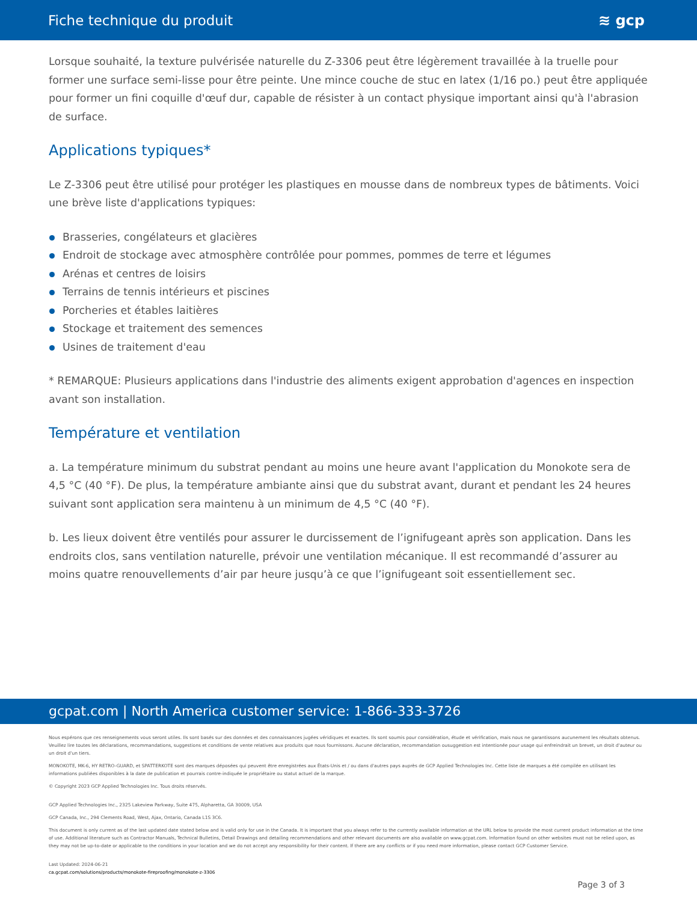Fiche technique du produit ≋ gcp
Lorsque souhaité, la texture pulvérisée naturelle du Z-3306 peut être légèrement travaillée à la truelle pour former une surface semi-lisse pour être peinte. Une mince couche de stuc en latex (1/16 po.) peut être appliquée pour former un fini coquille d'œuf dur, capable de résister à un contact physique important ainsi qu'à l'abrasion de surface.
Applications typiques*
Le Z-3306 peut être utilisé pour protéger les plastiques en mousse dans de nombreux types de bâtiments. Voici une brève liste d'applications typiques:
Brasseries, congélateurs et glacières
Endroit de stockage avec atmosphère contrôlée pour pommes, pommes de terre et légumes
Arénas et centres de loisirs
Terrains de tennis intérieurs et piscines
Porcheries et étables laitières
Stockage et traitement des semences
Usines de traitement d'eau
* REMARQUE: Plusieurs applications dans l'industrie des aliments exigent approbation d'agences en inspection avant son installation.
Température et ventilation
a. La température minimum du substrat pendant au moins une heure avant l'application du Monokote sera de 4,5 °C (40 °F). De plus, la température ambiante ainsi que du substrat avant, durant et pendant les 24 heures suivant sont application sera maintenu à un minimum de 4,5 °C (40 °F).
b. Les lieux doivent être ventilés pour assurer le durcissement de l’ignifugeant après son application. Dans les endroits clos, sans ventilation naturelle, prévoir une ventilation mécanique. Il est recommandé d’assurer au moins quatre renouvellements d’air par heure jusqu’à ce que l’ignifugeant soit essentiellement sec.
gcpat.com | North America customer service: 1-866-333-3726
Nous espérons que ces renseignements vous seront utiles. Ils sont basés sur des données et des connaissances jugées véridiques et exactes. Ils sont soumis pour considération, étude et vérification, mais nous ne garantissons aucunement les résultats obtenus. Veuillez lire toutes les déclarations, recommandations, suggestions et conditions de vente relatives aux produits que nous fournissons. Aucune déclaration, recommandation ousuggestion est intentionée pour usage qui enfreindrait un brevet, un droit d'auteur ou un droit d'un tiers.
MONOKOTE, MK-6, HY RETRO-GUARD, et SPATTERKOTE sont des marques déposées qui peuvent être enregistrées aux États-Unis et / ou dans d'autres pays auprès de GCP Applied Technologies Inc. Cette liste de marques a été compilée en utilisant les informations publiées disponibles à la date de publication et pourrais contre-indiquée le propriétaire ou statut actuel de la marque.
© Copyright 2023 GCP Applied Technologies Inc. Tous droits réservés.
GCP Applied Technologies Inc., 2325 Lakeview Parkway, Suite 475, Alpharetta, GA 30009, USA
GCP Canada, Inc., 294 Clements Road, West, Ajax, Ontario, Canada L1S 3C6.
This document is only current as of the last updated date stated below and is valid only for use in the Canada. It is important that you always refer to the currently available information at the URL below to provide the most current product information at the time of use. Additional literature such as Contractor Manuals, Technical Bulletins, Detail Drawings and detailing recommendations and other relevant documents are also available on www.gcpat.com. Information found on other websites must not be relied upon, as they may not be up-to-date or applicable to the conditions in your location and we do not accept any responsibility for their content. If there are any conflicts or if you need more information, please contact GCP Customer Service.
Last Updated: 2024-06-21
ca.gcpat.com/solutions/products/monokote-fireproofing/monokote-z-3306
Page 3 of 3